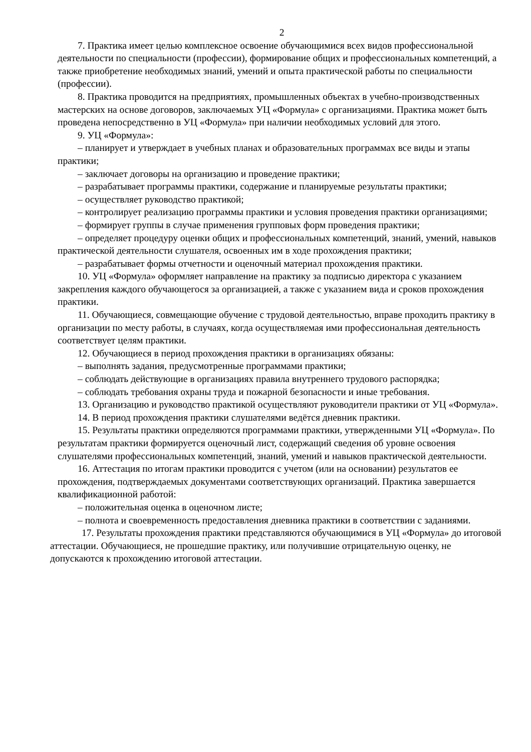2
7. Практика имеет целью комплексное освоение обучающимися всех видов профессиональной деятельности по специальности (профессии), формирование общих и профессиональных компетенций, а также приобретение необходимых знаний, умений и опыта практической работы по специальности (профессии).
8. Практика проводится на предприятиях, промышленных объектах в учебно-производственных мастерских на основе договоров, заключаемых УЦ «Формула» с организациями. Практика может быть проведена непосредственно в УЦ «Формула» при наличии необходимых условий для этого.
9. УЦ «Формула»:
– планирует и утверждает в учебных планах и образовательных программах все виды и этапы практики;
– заключает договоры на организацию и проведение практики;
– разрабатывает программы практики, содержание и планируемые результаты практики;
– осуществляет руководство практикой;
– контролирует реализацию программы практики и условия проведения практики организациями;
– формирует группы в случае применения групповых форм проведения практики;
– определяет процедуру оценки общих и профессиональных компетенций, знаний, умений, навыков практической деятельности слушателя, освоенных им в ходе прохождения практики;
– разрабатывает формы отчетности и оценочный материал прохождения практики.
10. УЦ «Формула» оформляет направление на практику за подписью директора с указанием закрепления каждого обучающегося за организацией, а также с указанием вида и сроков прохождения практики.
11. Обучающиеся, совмещающие обучение с трудовой деятельностью, вправе проходить практику в организации по месту работы, в случаях, когда осуществляемая ими профессиональная деятельность соответствует целям практики.
12. Обучающиеся в период прохождения практики в организациях обязаны:
– выполнять задания, предусмотренные программами практики;
– соблюдать действующие в организациях правила внутреннего трудового распорядка;
– соблюдать требования охраны труда и пожарной безопасности и иные требования.
13. Организацию и руководство практикой осуществляют руководители практики от УЦ «Формула».
14. В период прохождения практики слушателями ведётся дневник практики.
15. Результаты практики определяются программами практики, утвержденными УЦ «Формула». По результатам практики формируется оценочный лист, содержащий сведения об уровне освоения слушателями профессиональных компетенций, знаний, умений и навыков практической деятельности.
16. Аттестация по итогам практики проводится с учетом (или на основании) результатов ее прохождения, подтверждаемых документами соответствующих организаций. Практика завершается квалификационной работой:
– положительная оценка в оценочном листе;
– полнота и своевременность предоставления дневника практики в соответствии с заданиями.
17. Результаты прохождения практики представляются обучающимися в УЦ «Формула» до итоговой аттестации. Обучающиеся, не прошедшие практику, или получившие отрицательную оценку, не допускаются к прохождению итоговой аттестации.